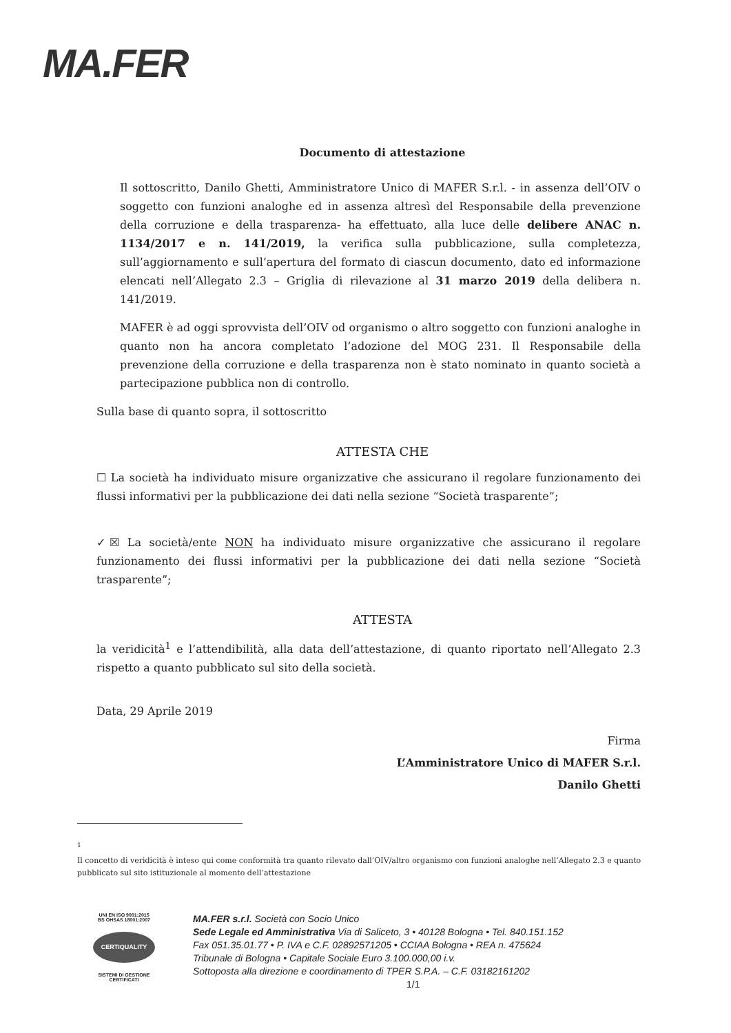MA.FER
Documento di attestazione
Il sottoscritto, Danilo Ghetti, Amministratore Unico di MAFER S.r.l. - in assenza dell’OIV o soggetto con funzioni analoghe ed in assenza altresì del Responsabile della prevenzione della corruzione e della trasparenza- ha effettuato, alla luce delle delibere ANAC n. 1134/2017 e n. 141/2019, la verifica sulla pubblicazione, sulla completezza, sull’aggiornamento e sull’apertura del formato di ciascun documento, dato ed informazione elencati nell’Allegato 2.3 – Griglia di rilevazione al 31 marzo 2019 della delibera n. 141/2019.
MAFER è ad oggi sprovvista dell’OIV od organismo o altro soggetto con funzioni analoghe in quanto non ha ancora completato l’adozione del MOG 231. Il Responsabile della prevenzione della corruzione e della trasparenza non è stato nominato in quanto società a partecipazione pubblica non di controllo.
Sulla base di quanto sopra, il sottoscritto
ATTESTA CHE
☐ La società ha individuato misure organizzative che assicurano il regolare funzionamento dei flussi informativi per la pubblicazione dei dati nella sezione “Società trasparente”;
✓☒ La società/ente NON ha individuato misure organizzative che assicurano il regolare funzionamento dei flussi informativi per la pubblicazione dei dati nella sezione “Società trasparente”;
ATTESTA
la veridicità<sup>1</sup> e l’attendibilità, alla data dell’attestazione, di quanto riportato nell’Allegato 2.3 rispetto a quanto pubblicato sul sito della società.
Data, 29 Aprile 2019
Firma
L’Amministratore Unico di MAFER S.r.l.
Danilo Ghetti
<sup>1</sup>
Il concetto di veridicità è inteso qui come conformità tra quanto rilevato dall’OIV/altro organismo con funzioni analoghe nell’Allegato 2.3 e quanto pubblicato sul sito istituzionale al momento dell’attestazione
UNI EN ISO 9001:2015
BS OHSAS 18001:2007
CERTIQUALITY
SISTEMI DI GESTIONE
CERTIFICATI
MA.FER s.r.l. Società con Socio Unico
Sede Legale ed Amministrativa Via di Saliceto, 3 • 40128 Bologna • Tel. 840.151.152
Fax 051.35.01.77 • P. IVA e C.F. 02892571205 • CCIAA Bologna • REA n. 475624
Tribunale di Bologna • Capitale Sociale Euro 3.100.000,00 i.v.
Sottoposta alla direzione e coordinamento di TPER S.P.A. – C.F. 03182161202
1/1